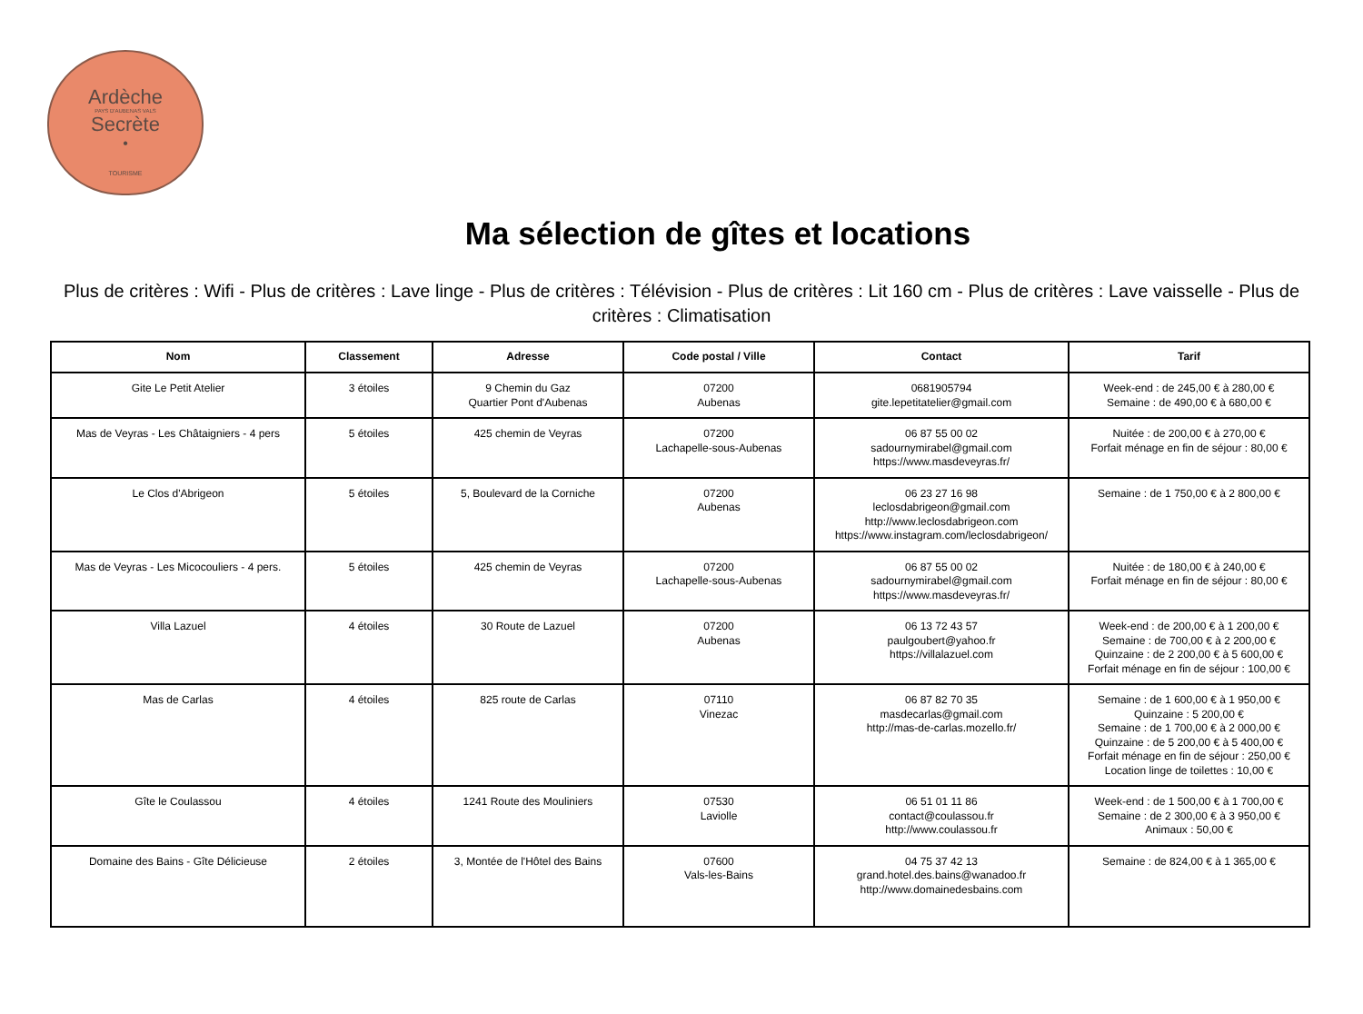Ardèche
PAYS D'AUBENAS VALS
Secrète
•
TOURISME
Ma sélection de gîtes et locations
Plus de critères : Wifi - Plus de critères : Lave linge - Plus de critères : Télévision - Plus de critères : Lit 160 cm - Plus de critères : Lave vaisselle - Plus de critères : Climatisation
| Nom | Classement | Adresse | Code postal / Ville | Contact | Tarif |
| --- | --- | --- | --- | --- | --- |
| Gite Le Petit Atelier | 3 étoiles | 9 Chemin du Gaz Quartier Pont d'Aubenas | 07200 Aubenas | 0681905794 gite.lepetitatelier@gmail.com | Week-end : de 245,00 € à 280,00 € Semaine : de 490,00 € à 680,00 € |
| Mas de Veyras - Les Châtaigniers - 4 pers | 5 étoiles | 425 chemin de Veyras | 07200 Lachapelle-sous-Aubenas | 06 87 55 00 02 sadournymirabel@gmail.com https://www.masdeveyras.fr/ | Nuitée : de 200,00 € à 270,00 € Forfait ménage en fin de séjour : 80,00 € |
| Le Clos d'Abrigeon | 5 étoiles | 5, Boulevard de la Corniche | 07200 Aubenas | 06 23 27 16 98 leclosdabrigeon@gmail.com http://www.leclosdabrigeon.com https://www.instagram.com/leclosdabrigeon/ | Semaine : de 1 750,00 € à 2 800,00 € |
| Mas de Veyras - Les Micocouliers - 4 pers. | 5 étoiles | 425 chemin de Veyras | 07200 Lachapelle-sous-Aubenas | 06 87 55 00 02 sadournymirabel@gmail.com https://www.masdeveyras.fr/ | Nuitée : de 180,00 € à 240,00 € Forfait ménage en fin de séjour : 80,00 € |
| Villa Lazuel | 4 étoiles | 30 Route de Lazuel | 07200 Aubenas | 06 13 72 43 57 paulgoubert@yahoo.fr https://villalazuel.com | Week-end : de 200,00 € à 1 200,00 € Semaine : de 700,00 € à 2 200,00 € Quinzaine : de 2 200,00 € à 5 600,00 € Forfait ménage en fin de séjour : 100,00 € |
| Mas de Carlas | 4 étoiles | 825 route de Carlas | 07110 Vinezac | 06 87 82 70 35 masdecarlas@gmail.com http://mas-de-carlas.mozello.fr/ | Semaine : de 1 600,00 € à 1 950,00 € Quinzaine : 5 200,00 € Semaine : de 1 700,00 € à 2 000,00 € Quinzaine : de 5 200,00 € à 5 400,00 € Forfait ménage en fin de séjour : 250,00 € Location linge de toilettes : 10,00 € |
| Gîte le Coulassou | 4 étoiles | 1241 Route des Mouliniers | 07530 Laviolle | 06 51 01 11 86 contact@coulassou.fr http://www.coulassou.fr | Week-end : de 1 500,00 € à 1 700,00 € Semaine : de 2 300,00 € à 3 950,00 € Animaux : 50,00 € |
| Domaine des Bains - Gîte Délicieuse | 2 étoiles | 3, Montée de l'Hôtel des Bains | 07600 Vals-les-Bains | 04 75 37 42 13 grand.hotel.des.bains@wanadoo.fr http://www.domainedesbains.com | Semaine : de 824,00 € à 1 365,00 € |